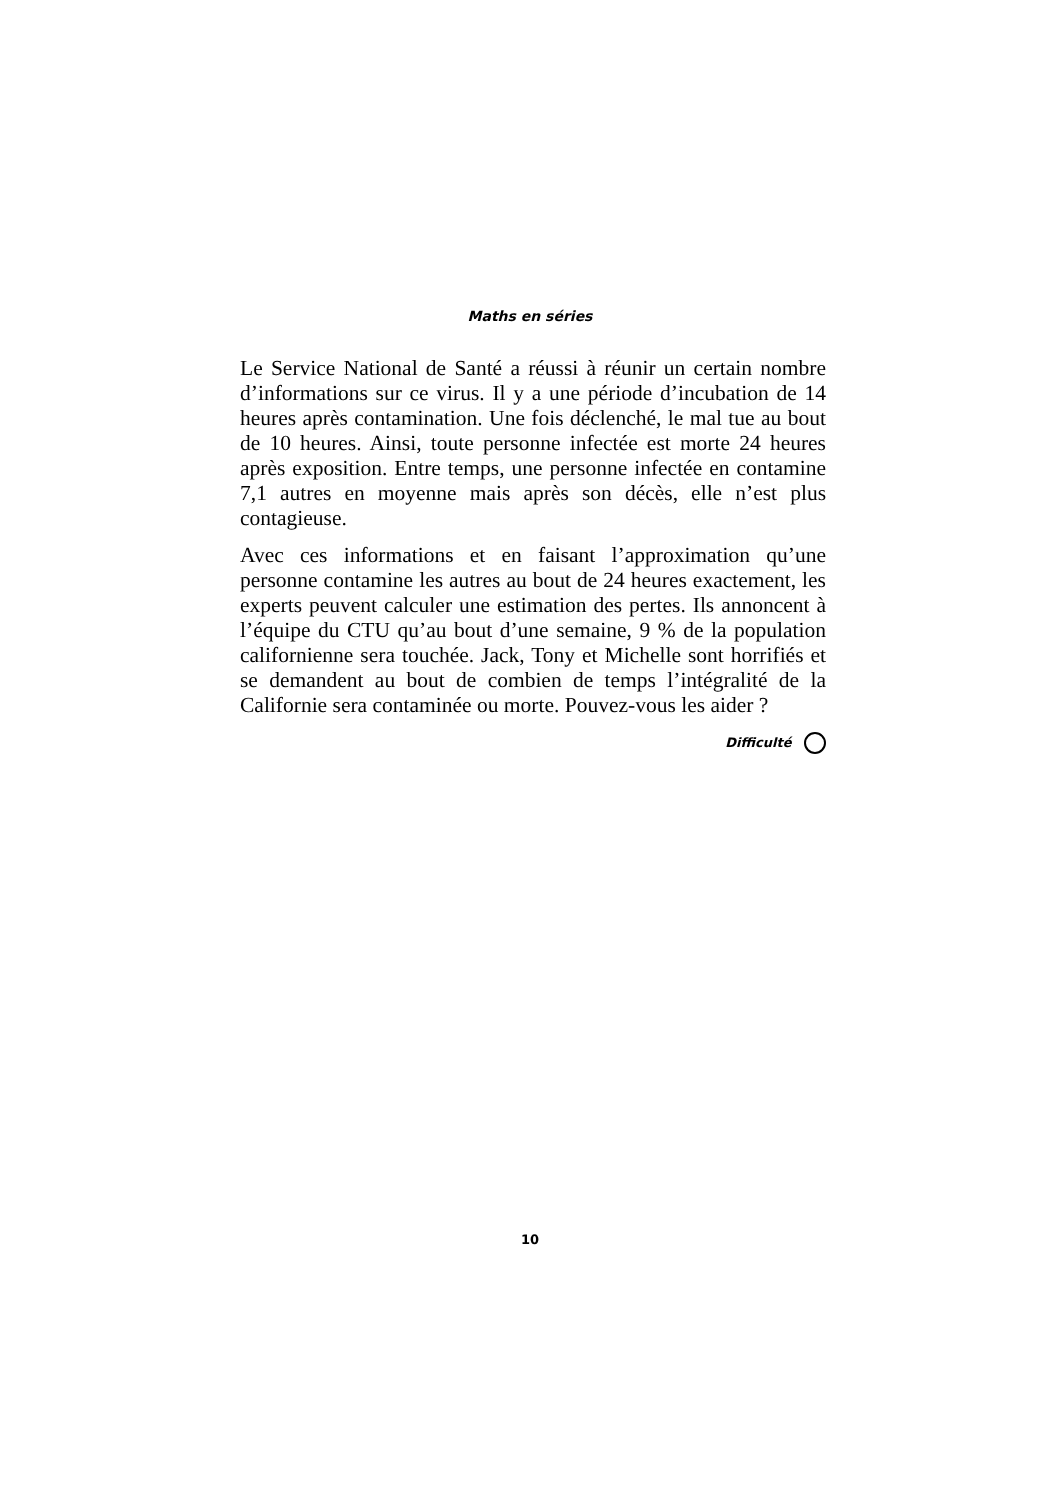Maths en séries
Le Service National de Santé a réussi à réunir un certain nombre d’informations sur ce virus. Il y a une période d’incubation de 14 heures après contamination. Une fois déclenché, le mal tue au bout de 10 heures. Ainsi, toute personne infectée est morte 24 heures après exposition. Entre temps, une personne infectée en contamine 7,1 autres en moyenne mais après son décès, elle n’est plus contagieuse.
Avec ces informations et en faisant l’approximation qu’une personne contamine les autres au bout de 24 heures exactement, les experts peuvent calculer une estimation des pertes. Ils annoncent à l’équipe du CTU qu’au bout d’une semaine, 9 % de la population californienne sera touchée. Jack, Tony et Michelle sont horrifiés et se demandent au bout de combien de temps l’intégralité de la Californie sera contaminée ou morte. Pouvez-vous les aider ?
Difficulté
10